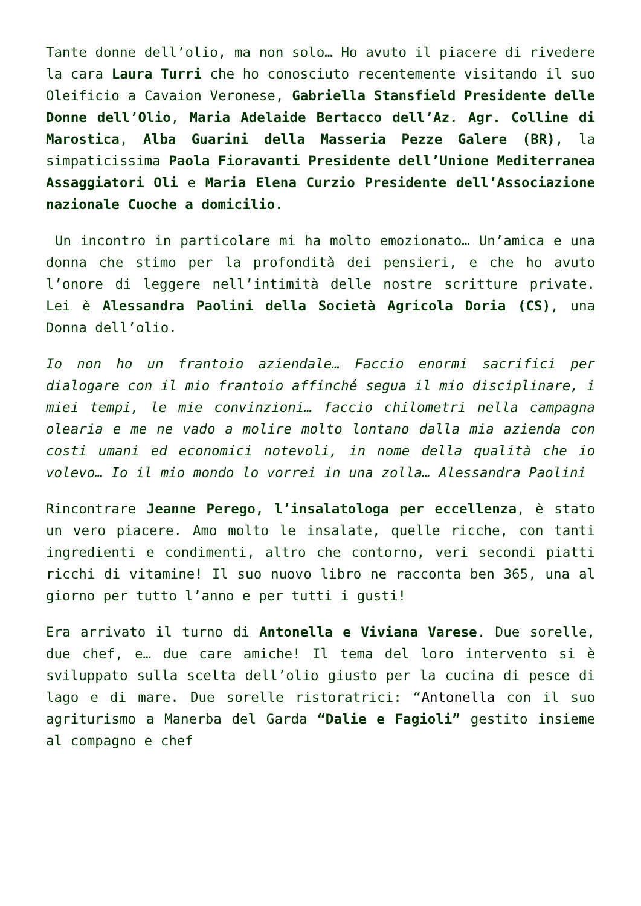Tante donne dell’olio, ma non solo… Ho avuto il piacere di rivedere la cara Laura Turri che ho conosciuto recentemente visitando il suo Oleificio a Cavaion Veronese, Gabriella Stansfield Presidente delle Donne dell’Olio, Maria Adelaide Bertacco dell’Az. Agr. Colline di Marostica, Alba Guarini della Masseria Pezze Galere (BR), la simpaticissima Paola Fioravanti Presidente dell’Unione Mediterranea Assaggiatori Oli e Maria Elena Curzio Presidente dell’Associazione nazionale Cuoche a domicilio.
Un incontro in particolare mi ha molto emozionato… Un’amica e una donna che stimo per la profondità dei pensieri, e che ho avuto l’onore di leggere nell’intimità delle nostre scritture private. Lei è Alessandra Paolini della Società Agricola Doria (CS), una Donna dell’olio.
Io non ho un frantoio aziendale… Faccio enormi sacrifici per dialogare con il mio frantoio affinché segua il mio disciplinare, i miei tempi, le mie convinzioni… faccio chilometri nella campagna olearia e me ne vado a molire molto lontano dalla mia azienda con costi umani ed economici notevoli, in nome della qualità che io volevo… Io il mio mondo lo vorrei in una zolla… Alessandra Paolini
Rincontrare Jeanne Perego, l’insalatologa per eccellenza, è stato un vero piacere. Amo molto le insalate, quelle ricche, con tanti ingredienti e condimenti, altro che contorno, veri secondi piatti ricchi di vitamine! Il suo nuovo libro ne racconta ben 365, una al giorno per tutto l’anno e per tutti i gusti!
Era arrivato il turno di Antonella e Viviana Varese. Due sorelle, due chef, e… due care amiche! Il tema del loro intervento si è sviluppato sulla scelta dell’olio giusto per la cucina di pesce di lago e di mare. Due sorelle ristoratrici: “Antonella con il suo agriturismo a Manerba del Garda “Dalie e Fagioli” gestito insieme al compagno e chef